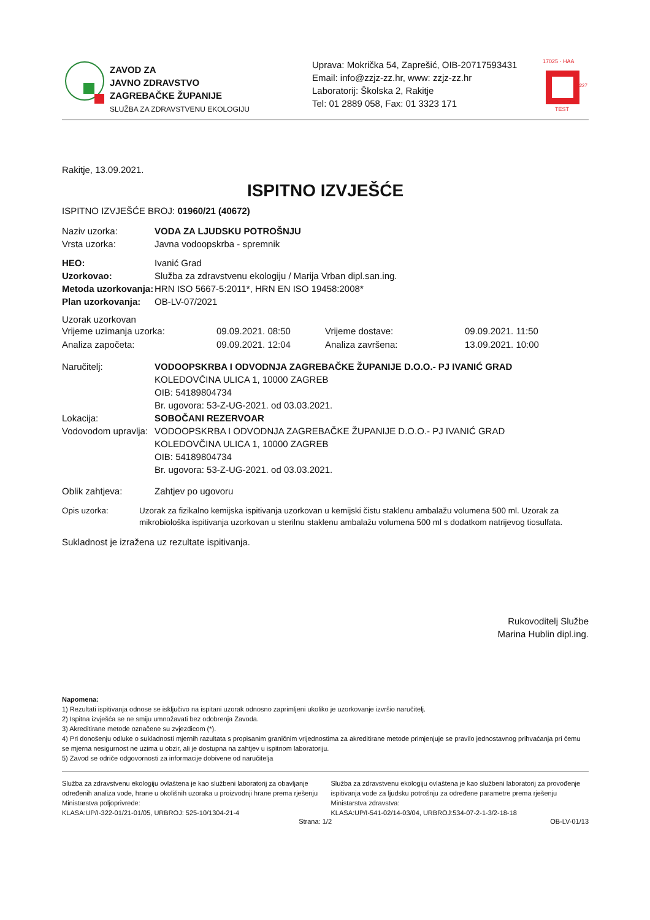ZAVOD ZA
JAVNO ZDRAVSTVO
ZAGREBAČKE ŽUPANIJE
SLUŽBA ZA ZDRAVSTVENU EKOLOGIJU
Uprava: Mokrička 54, Zaprešić, OIB-20717593431
Email: info@zzjz-zz.hr, www: zzjz-zz.hr
Laboratorij: Školska 2, Rakitje
Tel: 01 2889 058, Fax: 01 3323 171
17025 · HAA
1227
TEST
Rakitje, 13.09.2021.
ISPITNO IZVJEŠĆE
ISPITNO IZVJEŠĆE BROJ: 01960/21 (40672)
Naziv uzorka: VODA ZA LJUDSKU POTROŠNJU
Vrsta uzorka:
Javna vodoopskrba - spremnik
HEO:
Ivanić Grad
Uzorkovao:
Služba za zdravstvenu ekologiju / Marija Vrban dipl.san.ing.
Metoda uzorkovanja:
HRN ISO 5667-5:2011*, HRN EN ISO 19458:2008*
Plan uzorkovanja:
OB-LV-07/2021
Uzorak uzorkovan
Vrijeme uzimanja uzorka:
09.09.2021. 08:50
Vrijeme dostave:
09.09.2021. 11:50
Analiza započeta:
09.09.2021. 12:04
Analiza završena:
13.09.2021. 10:00
Naručitelj: VODOOPSKRBA I ODVODNJA ZAGREBAČKE ŽUPANIJE D.O.O.- PJ IVANIĆ GRAD
KOLEDOVČINA ULICA 1, 10000 ZAGREB
OIB: 54189804734
Br. ugovora: 53-Z-UG-2021. od 03.03.2021.
Lokacija: SOBOČANI REZERVOAR
Vodovodom upravlja:
VODOOPSKRBA I ODVODNJA ZAGREBAČKE ŽUPANIJE D.O.O.- PJ IVANIĆ GRAD
KOLEDOVČINA ULICA 1, 10000 ZAGREB
OIB: 54189804734
Br. ugovora: 53-Z-UG-2021. od 03.03.2021.
Oblik zahtjeva:
Zahtjev po ugovoru
Opis uzorka: Uzorak za fizikalno kemijska ispitivanja uzorkovan u kemijski čistu staklenu ambalažu volumena 500 ml. Uzorak za mikrobiološka ispitivanja uzorkovan u sterilnu staklenu ambalažu volumena 500 ml s dodatkom natrijevog tiosulfata.
Sukladnost je izražena uz rezultate ispitivanja.
Rukovoditelj Službe
Marina Hublin dipl.ing.
Napomena:
1) Rezultati ispitivanja odnose se isključivo na ispitani uzorak odnosno zaprimljeni ukoliko je uzorkovanje izvršio naručitelj.
2) Ispitna izvješća se ne smiju umnožavati bez odobrenja Zavoda.
3) Akreditirane metode označene su zvjezdicom (*).
4) Pri donošenju odluke o sukladnosti mjernih razultata s propisanim graničnim vrijednostima za akreditirane metode primjenjuje se pravilo jednostavnog prihvaćanja pri čemu se mjerna nesigurnost ne uzima u obzir, ali je dostupna na zahtjev u ispitnom laboratoriju.
5) Zavod se odriče odgovornosti za informacije dobivene od naručitelja
Služba za zdravstvenu ekologiju ovlaštena je kao službeni laboratorij za obavljanje određenih analiza vode, hrane u okolišnih uzoraka u proizvodnji hrane prema rješenju Ministarstva poljoprivrede:
KLASA:UP/I-322-01/21-01/05, URBROJ: 525-10/1304-21-4
Služba za zdravstvenu ekologiju ovlaštena je kao službeni laboratorij za provođenje ispitivanja vode za ljudsku potrošnju za određene parametre prema rješenju Ministarstva zdravstva:
KLASA:UP/I-541-02/14-03/04, URBROJ:534-07-2-1-3/2-18-18
Strana: 1/2 OB-LV-01/13